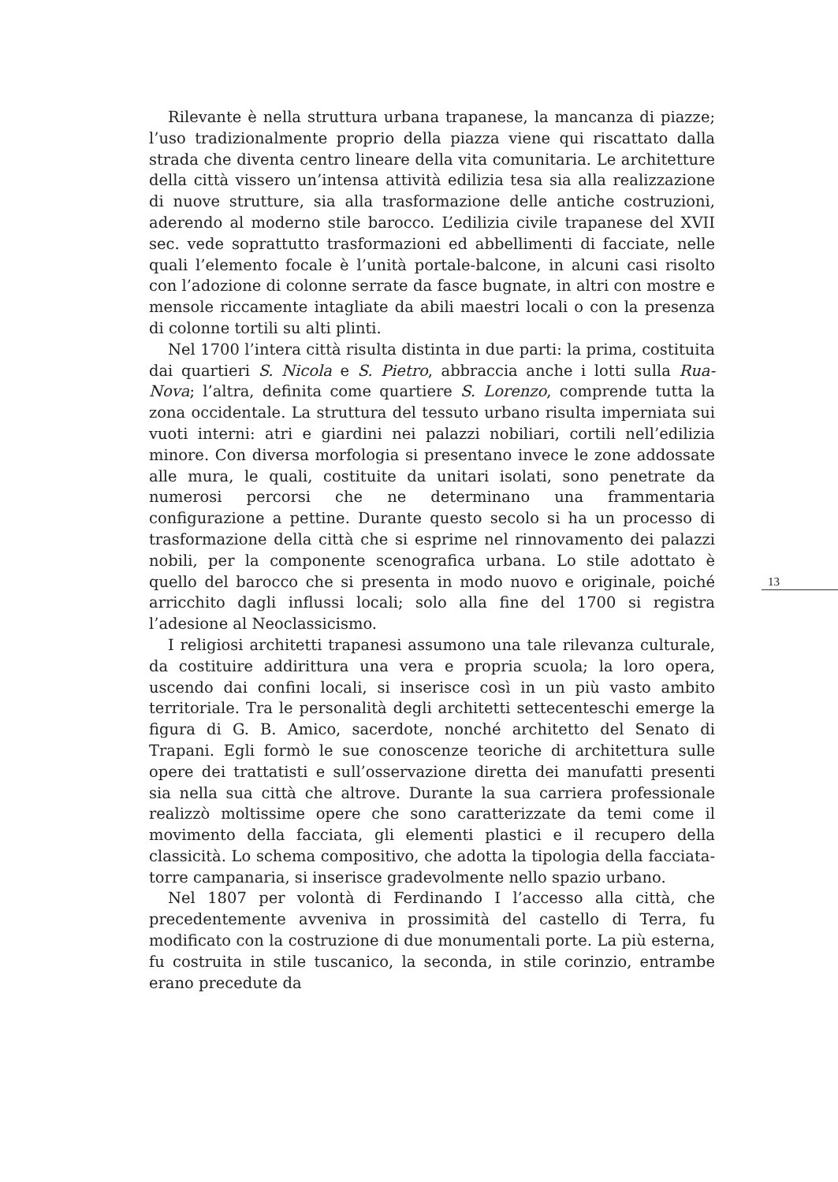Rilevante è nella struttura urbana trapanese, la mancanza di piazze; l’uso tradizionalmente proprio della piazza viene qui riscattato dalla strada che diventa centro lineare della vita comunitaria. Le architetture della città vissero un’intensa attività edilizia tesa sia alla realizzazione di nuove strutture, sia alla trasformazione delle antiche costruzioni, aderendo al moderno stile barocco. L’edilizia civile trapanese del XVII sec. vede soprattutto trasformazioni ed abbellimenti di facciate, nelle quali l’elemento focale è l’unità portale-balcone, in alcuni casi risolto con l’adozione di colonne serrate da fasce bugnate, in altri con mostre e mensole riccamente intagliate da abili maestri locali o con la presenza di colonne tortili su alti plinti.
Nel 1700 l’intera città risulta distinta in due parti: la prima, costituita dai quartieri S. Nicola e S. Pietro, abbraccia anche i lotti sulla Rua-Nova; l’altra, definita come quartiere S. Lorenzo, comprende tutta la zona occidentale. La struttura del tessuto urbano risulta imperniata sui vuoti interni: atri e giardini nei palazzi nobiliari, cortili nell’edilizia minore. Con diversa morfologia si presentano invece le zone addossate alle mura, le quali, costituite da unitari isolati, sono penetrate da numerosi percorsi che ne determinano una frammentaria configurazione a pettine. Durante questo secolo si ha un processo di trasformazione della città che si esprime nel rinnovamento dei palazzi nobili, per la componente scenografica urbana. Lo stile adottato è quello del barocco che si presenta in modo nuovo e originale, poiché arricchito dagli influssi locali; solo alla fine del 1700 si registra l’adesione al Neoclassicismo.
I religiosi architetti trapanesi assumono una tale rilevanza culturale, da costituire addirittura una vera e propria scuola; la loro opera, uscendo dai confini locali, si inserisce così in un più vasto ambito territoriale. Tra le personalità degli architetti settecenteschi emerge la figura di G. B. Amico, sacerdote, nonché architetto del Senato di Trapani. Egli formò le sue conoscenze teoriche di architettura sulle opere dei trattatisti e sull’osservazione diretta dei manufatti presenti sia nella sua città che altrove. Durante la sua carriera professionale realizzò moltissime opere che sono caratterizzate da temi come il movimento della facciata, gli elementi plastici e il recupero della classicità. Lo schema compositivo, che adotta la tipologia della facciata-torre campanaria, si inserisce gradevolmente nello spazio urbano.
Nel 1807 per volontà di Ferdinando I l’accesso alla città, che precedentemente avveniva in prossimità del castello di Terra, fu modificato con la costruzione di due monumentali porte. La più esterna, fu costruita in stile tuscanico, la seconda, in stile corinzio, entrambe erano precedute da
13